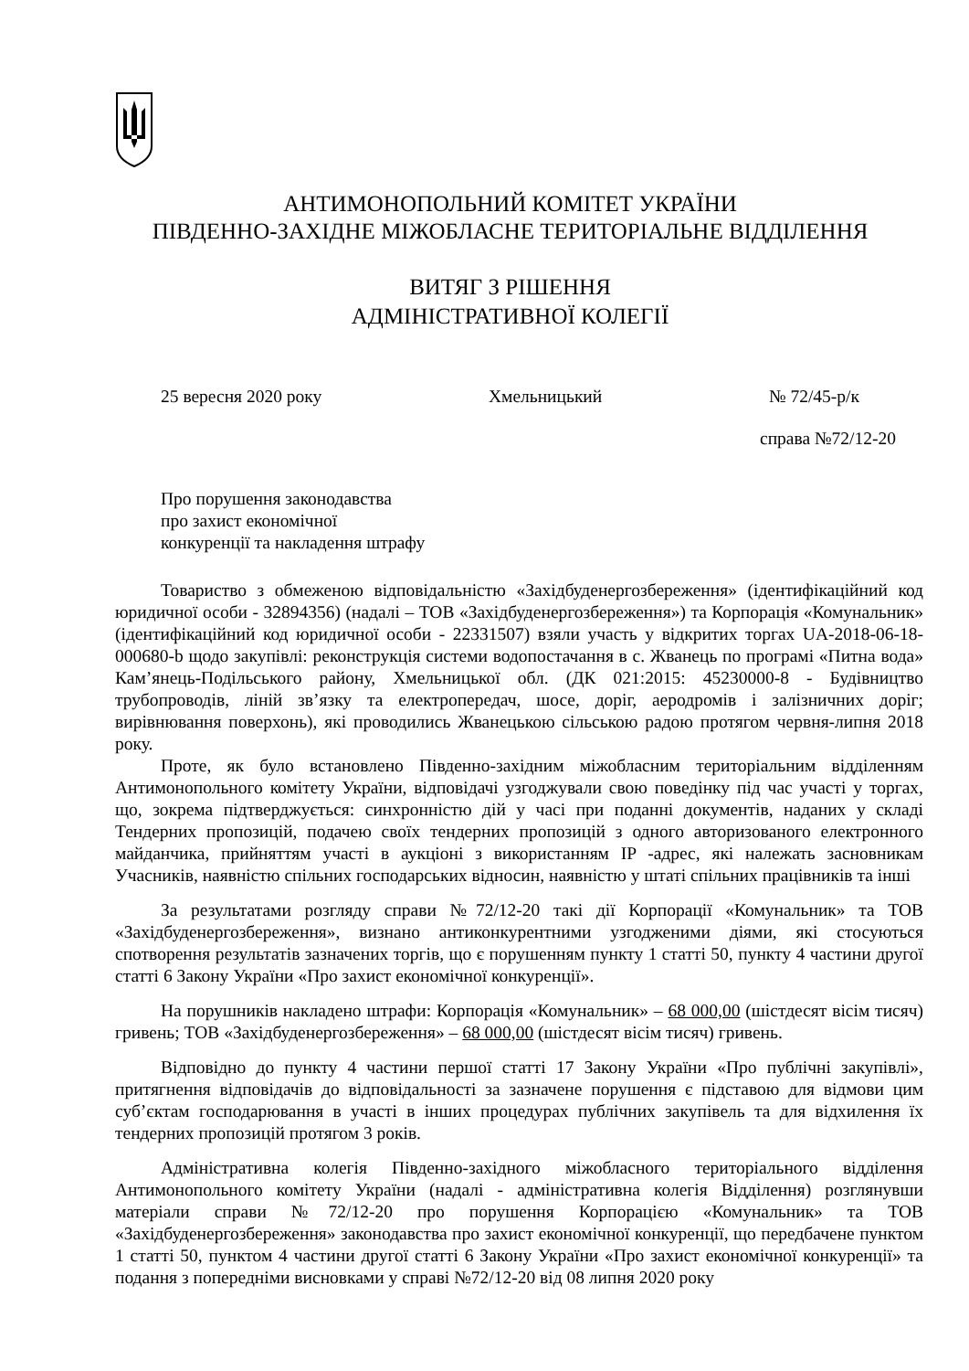АНТИМОНОПОЛЬНИЙ КОМІТЕТ УКРАЇНИ
ПІВДЕННО-ЗАХІДНЕ МІЖОБЛАСНЕ ТЕРИТОРІАЛЬНЕ ВІДДІЛЕННЯ
ВИТЯГ З РІШЕННЯ
АДМІНІСТРАТИВНОЇ КОЛЕГІЇ
25 вересня 2020 року Хмельницький № 72/45-р/к
справа №72/12-20
Про порушення законодавства
про захист економічної
конкуренції та накладення штрафу
Товариство з обмеженою відповідальністю «Західбуденергозбереження» (ідентифікаційний код юридичної особи - 32894356) (надалі – ТОВ «Західбуденергозбереження») та Корпорація «Комунальник» (ідентифікаційний код юридичної особи - 22331507) взяли участь у відкритих торгах UA-2018-06-18-000680-b щодо закупівлі: реконструкція системи водопостачання в с. Жванець по програмі «Питна вода» Кам’янець-Подільського району, Хмельницької обл. (ДК 021:2015: 45230000-8 - Будівництво трубопроводів, ліній зв’язку та електропередач, шосе, доріг, аеродромів і залізничних доріг; вирівнювання поверхонь), які проводились Жванецькою сільською радою протягом червня-липня 2018 року.
Проте, як було встановлено Південно-західним міжобласним територіальним відділенням Антимонопольного комітету України, відповідачі узгоджували свою поведінку під час участі у торгах, що, зокрема підтверджується: синхронністю дій у часі при поданні документів, наданих у складі Тендерних пропозицій, подачею своїх тендерних пропозицій з одного авторизованого електронного майданчика, прийняттям участі в аукціоні з використанням IP -адрес, які належать засновникам Учасників, наявністю спільних господарських відносин, наявністю у штаті спільних працівників та інші
За результатами розгляду справи №72/12-20 такі дії Корпорації «Комунальник» та ТОВ «Західбуденергозбереження», визнано антиконкурентними узгодженими діями, які стосуються спотворення результатів зазначених торгів, що є порушенням пункту 1 статті 50, пункту 4 частини другої статті 6 Закону України «Про захист економічної конкуренції».
На порушників накладено штрафи: Корпорація «Комунальник» – 68 000,00 (шістдесят вісім тисяч) гривень; ТОВ «Західбуденергозбереження» – 68 000,00 (шістдесят вісім тисяч) гривень.
Відповідно до пункту 4 частини першої статті 17 Закону України «Про публічні закупівлі», притягнення відповідачів до відповідальності за зазначене порушення є підставою для відмови цим суб’єктам господарювання в участі в інших процедурах публічних закупівель та для відхилення їх тендерних пропозицій протягом 3 років.
Адміністративна колегія Південно-західного міжобласного територіального відділення Антимонопольного комітету України (надалі - адміністративна колегія Відділення) розглянувши матеріали справи №72/12-20 про порушення Корпорацією «Комунальник» та ТОВ «Західбуденергозбереження» законодавства про захист економічної конкуренції, що передбачене пунктом 1 статті 50, пунктом 4 частини другої статті 6 Закону України «Про захист економічної конкуренції» та подання з попередніми висновками у справі №72/12-20 від 08 липня 2020 року